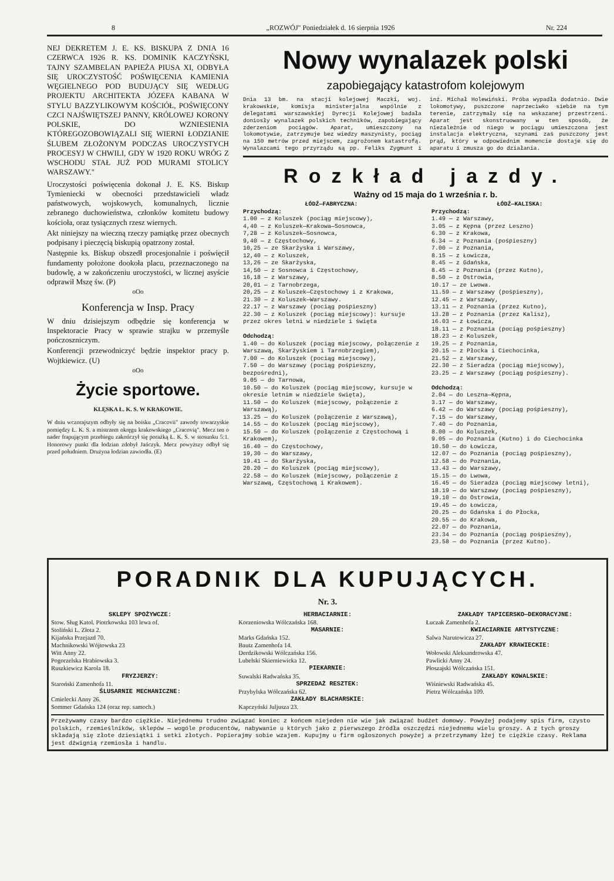8 „ROZWÓJ" Poniedziałek d. 16 sierpnia 1926 Nr. 224
NEJ DEKRETEM J. E. KS. BISKUPA Z DNIA 16 CZERWCA 1926 R. KS. DOMINIK KACZYŃSKI, TAJNY SZAMBELAN PAPIEŻA PIUSA XI, ODBYŁA SIĘ UROCZYSTOŚĆ POŚWIĘCENIA KAMIENIA WĘGIELNEGO POD BUDUJĄCY SIĘ WEDŁUG PROJEKTU ARCHITEKTA JÓZEFA KABANA W STYLU BAZZYLIKOWYM KOŚCIÓŁ, POŚWIĘCONY CZCI NAJŚWIĘTSZEJ PANNY, KRÓLOWEJ KORONY POLSKIE, DO WZNIESIENIA KTÓREGOZOBOWIĄZALI SIĘ WIERNI ŁODZIANIE ŚLUBEM ZŁOŻONYM PODCZAS UROCZYSTYCH PROCESYJ W CHWILI, GDY W 1920 ROKU WRÓG Z WSCHODU STAŁ JUŻ POD MURAMI STOLICY WARSZAWY."
Uroczystości poświęcenia dokonał J. E. KS. Biskup Tymieniecki w obecności przedstawicieli władz państwowych, wojskowych, komunalnych, licznie zebranego duchowieństwa, członków komitetu budowy kościoła, oraz tysiącznych rzesz wiernych.
Akt niniejszy na wieczną rzeczy pamiątkę przez obecnych podpisany i pieczęcią biskupią opatrzony został.
Następnie ks. Biskup obszedł procesjonalnie i poświęcił fundamenty położone dookoła placu, przeznaczonego na budowlę, a w zakończeniu uroczystości, w licznej asyście odprawił Mszę św. (P)
oOo
Konferencja w Insp. Pracy
W dniu dzisiejszym odbędzie się konferencja w Inspektoracie Pracy w sprawie strajku w przemyśle pończoszniczym.
Konferencji przewodniczyć będzie inspektor pracy p. Wojtkiewicz. (U)
oOo
Życie sportowe.
KLĘSKA Ł. K. S. W KRAKOWIE.
W dniu wczorajszym odbyły się na boisku „Cracovii" zawody towarzyskie pomiędzy Ł. K. S. a mistrzem okręgu krakowskiego „Cracovią". Mecz ten o nader frapującym przebiegu zakończył się porażką Ł. K. S. w stosunku 5:1. Honorowy punkt dla łodzian zdobył Jańczyk. Mecz powyższy odbył się przed południem. Drużyna łodzian zawiodła. (E)
Nowy wynalazek polski
zapobiegający katastrofom kolejowym
Dnia 13 bm. na stacji kolejowej Maczki, woj. krakowskie, komisja ministerjalna wspólnie z delegatami warszawskiej Dyrecji Kolejowej badała doniosły wynalazek polskich techników, zapobiegający zderzeniom pociągów. Aparat, umieszczony na lokomotywie, zatrzymuje bez wiedzy maszynisty, pociąg na 150 metrów przed miejscem, zagrożonem katastrofą. Wynalazcami tego przyrządu są pp. Feliks Zygmunt i inż. Michał Holewiński. Próba wypadła dodatnio. Dwie lokomotywy, puszczone naprzeciwko siebie na tym terenie, zatrzymały się na wskazanej przestrzeni. Aparat jest skonstruowany w ten sposób, że niezależnie od niego w pociągu umieszczona jest instalacja elektryczna, szynami zaś puszczony jest prąd, który w odpowiednim momencie dostaje się do aparatu i zmusza go do działania.
Rozkład jazdy.
Ważny od 15 maja do 1 września r. b.
ŁÓDŹ—FABRYCZNA:
Przychodzą:
1.00 — z Koluszek (pociąg miejscowy),
4,40 — z Koluszek—Krakowa—Sosnowca,
7,28 — z Koluszek—Sosnowca,
9,40 — z Częstochowy,
10,25 — ze Skarżyska i Warszawy,
12,40 — z Koluszek,
13,26 — ze Skarżyska,
14,50 — z Sosnowca i Częstochowy,
16,18 — z Warszawy,
20,01 — z Tarnobrzega,
20,25 — z Koluszek—Częstochowy i z Krakowa,
21.30 — z Koluszek—Warszawy.
22.17 — z Warszawy (pociąg pośpieszny)
22.30 — z Koluszek (pociąg miejscowy): kursuje przez okres letni w niedziele i święta
Odchodzą:
1.40 — do Koluszek (pociąg miejscowy, połączenie z Warszawą, Skarżyskiem i Tarnobrzegiem),
7.00 — do Koluszek (pociąg miejscowy),
7.50 — do Warszawy (pociąg pośpieszny, bezpośredni),
9.05 — do Tarnowa,
10.50 — do Koluszek (pociąg miejscowy, kursuje w okresie letnim w niedziele święta),
11.50 — do Koluszek (miejscowy, połączenie z Warszawą),
13.25 — do Koluszek (połączenie z Warszawą),
14.55 — do Koluszek (pociąg miejscowy),
15.50 — do Koluszek (połączenie z Częstochową i Krakowem),
16.40 — do Częstochowy,
19,30 — do Warszawy,
19.41 — do Skarżyska,
20.20 — do Koluszek (pociąg miejscowy),
22.58 — do Koluszek (miejscowy, połączenie z Warszawą, Częstochową i Krakowem).
ŁÓDŹ—KALISKA:
Przychodzą:
1.49 — z Warszawy,
3.05 — z Kępna (przez Leszno)
6.30 — z Krakowa,
6.34 — z Poznania (pośpieszny)
7.00 — z Poznania,
8.15 — z Łowicza,
8.45 — z Gdańska,
8.45 — z Poznania (przez Kutno),
8.50 — z Ostrowia,
10.17 — ze Lwowa.
11.59 — z Warszawy (pośpieszny),
12.45 — z Warszawy,
13.11 — z Poznania (przez Kutno),
13.28 — z Poznania (przez Kalisz),
16.03 — z Łowicza,
18.11 — z Poznania (pociąg pośpieszny)
18.23 — z Koluszek,
19.25 — z Poznania,
20.15 — z Płocka i Ciechocinka,
21.52 — z Warszawy,
22.30 — z Sieradza (pociąg miejscowy),
23.25 — z Warszawy (pociąg pośpieszny).
Odchodzą:
2.04 — do Leszna—Kępna,
3.17 — do Warszawy,
6.42 — do Warszawy (pociąg pośpieszny),
7.15 — do Warszawy,
7.40 — do Poznania,
8.00 — do Koluszek,
9.05 — do Poznania (Kutno) i do Ciechocinka
10.50 — do Łowicza,
12.07 — do Poznania (pociąg pośpieszny),
12.58 — do Poznania,
13.43 — do Warszawy,
15.15 — do Lwowa,
16.45 — do Sieradza (pociąg miejscowy letni),
18.19 — do Warszawy (pociąg pośpieszny),
19.10 — do Ostrowia,
19.45 — do Łowicza,
20.25 — do Gdańska i do Płocka,
20.55 — do Krakowa,
22.07 — do Poznania,
23.34 — do Poznania (pociąg pośpieszny),
23.58 — do Poznania (przez Kutno).
PORADNIK DLA KUPUJĄCYCH.
Nr. 3.
SKLEPY SPOŻYWCZE:
Stow. Sług Katol. Piotrkowska 103 lewa of.
Stoliński L. Złota 2.
Kijańska Przejazd 70.
Machnikowski Wójtowska 23
Witt Anny 22.
Pogorzelska Hrabiowska 3.
Ruszkiewicz Karola 18.
FRYZJERZY:
Staroński Zamenhofa 11.
ŚLUSARNIE MECHANICZNE:
Cmielecki Anny 26.
Sommer Gdańska 124 (oraz rep. samoch.)
HERBACIARNIE:
Korzeniowska Wólczańska 168.
MASARNIE:
Marks Gdańska 152.
Bautz Zamenhofa 14.
Derdzikowski Wólczańska 156.
Lubelski Skierniewicka 12.
PIEKARNIE:
Suwalski Radwańska 35.
SPRZEDAŻ RESZTEK:
Przybylska Wólczańska 62.
ZAKŁADY BLACHARSKIE:
Kapczyński Juljusza 23.
ZAKŁADY TAPICERSKO—DEKORACYJNE:
Łuczak Zamenhofa 2.
KWIACIARNIE ARTYSTYCZNE:
Salwa Narutowicza 27.
ZAKŁADY KRAWIECKIE:
Wołowski Aleksandrowska 47.
Pawlicki Anny 24.
Płoszajski Wólczańska 151.
ZAKŁADY KOWALSKIE:
Wiśniewski Radwańska 45.
Pietrz Wólczańska 109.
Przeżywamy czasy bardzo ciężkie. Niejednemu trudno związać koniec z końcem niejeden nie wie jak związać budżet domowy. Powyżej podajemy spis firm, czysto polskich, rzemieślników, sklepów — wogóle producentów, nabywanie u których jako z pierwszego źródła oszczędzi niejednemu wielu groszy. A z tych groszy składają się złote dziesiątki i setki złotych. Popierajmy sobie wzajem. Kupujmy u firm ogłoszonych powyżej a przetrzymamy łżej te ciężkie czasy. Reklama jest dźwignią rzemiosła i handlu.